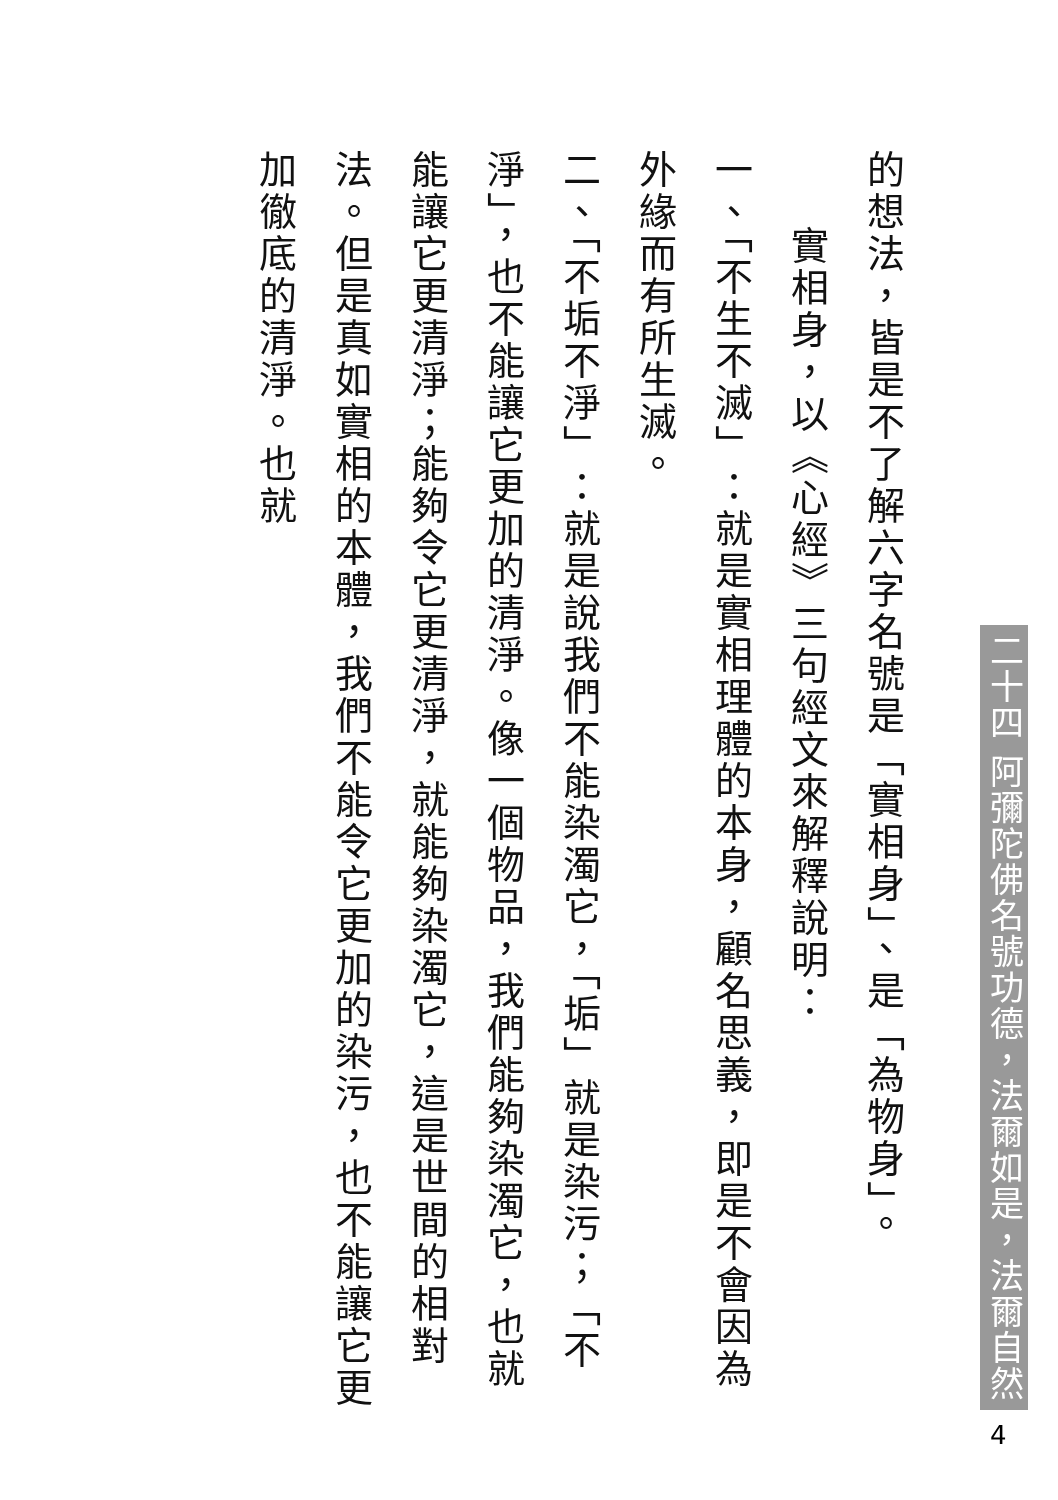的想法，皆是不了解六字名號是「實相身」、是「為物身」。
實相身，以《心經》三句經文來解釋說明：
一、「不生不滅」：就是實相理體的本身，顧名思義，即是不會因為外緣而有所生滅。
二、「不垢不淨」：就是說我們不能染濁它，「垢」就是染污；「不淨」，也不能讓它更加的清淨。像一個物品，我們能夠染濁它，也就能讓它更清淨；能夠令它更清淨，就能夠染濁它，這是世間的相對法。但是真如實相的本體，我們不能令它更加的染污，也不能讓它更加徹底的清淨。也就
二十四 阿彌陀佛名號功德，法爾如是，法爾自然
4